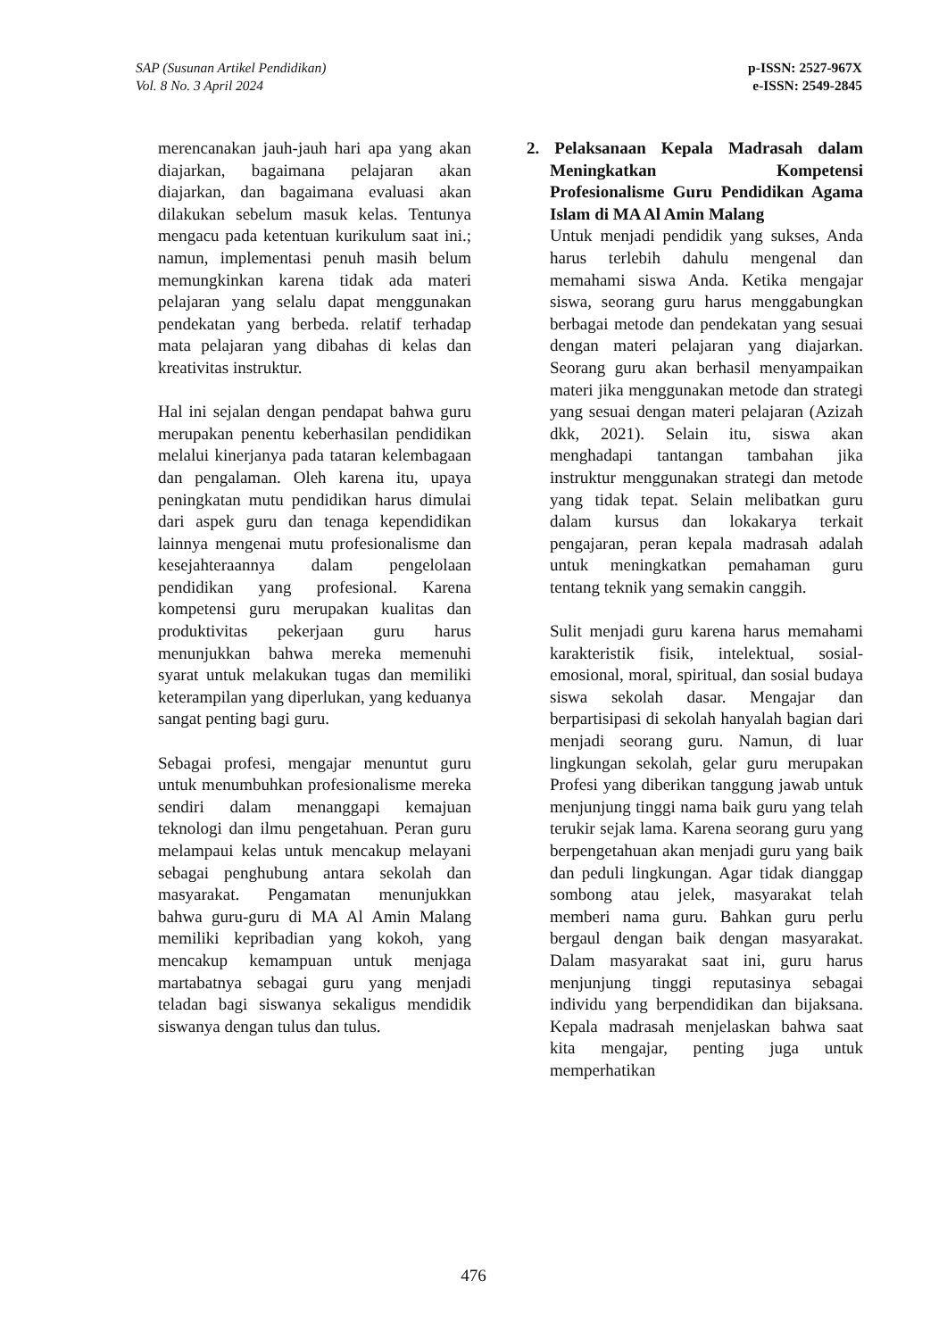SAP (Susunan Artikel Pendidikan)
Vol. 8 No. 3 April 2024
p-ISSN: 2527-967X
e-ISSN: 2549-2845
merencanakan jauh-jauh hari apa yang akan diajarkan, bagaimana pelajaran akan diajarkan, dan bagaimana evaluasi akan dilakukan sebelum masuk kelas. Tentunya mengacu pada ketentuan kurikulum saat ini.; namun, implementasi penuh masih belum memungkinkan karena tidak ada materi pelajaran yang selalu dapat menggunakan pendekatan yang berbeda. relatif terhadap mata pelajaran yang dibahas di kelas dan kreativitas instruktur.
Hal ini sejalan dengan pendapat bahwa guru merupakan penentu keberhasilan pendidikan melalui kinerjanya pada tataran kelembagaan dan pengalaman. Oleh karena itu, upaya peningkatan mutu pendidikan harus dimulai dari aspek guru dan tenaga kependidikan lainnya mengenai mutu profesionalisme dan kesejahteraannya dalam pengelolaan pendidikan yang profesional. Karena kompetensi guru merupakan kualitas dan produktivitas pekerjaan guru harus menunjukkan bahwa mereka memenuhi syarat untuk melakukan tugas dan memiliki keterampilan yang diperlukan, yang keduanya sangat penting bagi guru.
Sebagai profesi, mengajar menuntut guru untuk menumbuhkan profesionalisme mereka sendiri dalam menanggapi kemajuan teknologi dan ilmu pengetahuan. Peran guru melampaui kelas untuk mencakup melayani sebagai penghubung antara sekolah dan masyarakat. Pengamatan menunjukkan bahwa guru-guru di MA Al Amin Malang memiliki kepribadian yang kokoh, yang mencakup kemampuan untuk menjaga martabatnya sebagai guru yang menjadi teladan bagi siswanya sekaligus mendidik siswanya dengan tulus dan tulus.
2. Pelaksanaan Kepala Madrasah dalam Meningkatkan Kompetensi Profesionalisme Guru Pendidikan Agama Islam di MA Al Amin Malang
Untuk menjadi pendidik yang sukses, Anda harus terlebih dahulu mengenal dan memahami siswa Anda. Ketika mengajar siswa, seorang guru harus menggabungkan berbagai metode dan pendekatan yang sesuai dengan materi pelajaran yang diajarkan. Seorang guru akan berhasil menyampaikan materi jika menggunakan metode dan strategi yang sesuai dengan materi pelajaran (Azizah dkk, 2021). Selain itu, siswa akan menghadapi tantangan tambahan jika instruktur menggunakan strategi dan metode yang tidak tepat. Selain melibatkan guru dalam kursus dan lokakarya terkait pengajaran, peran kepala madrasah adalah untuk meningkatkan pemahaman guru tentang teknik yang semakin canggih.
Sulit menjadi guru karena harus memahami karakteristik fisik, intelektual, sosial-emosional, moral, spiritual, dan sosial budaya siswa sekolah dasar. Mengajar dan berpartisipasi di sekolah hanyalah bagian dari menjadi seorang guru. Namun, di luar lingkungan sekolah, gelar guru merupakan Profesi yang diberikan tanggung jawab untuk menjunjung tinggi nama baik guru yang telah terukir sejak lama. Karena seorang guru yang berpengetahuan akan menjadi guru yang baik dan peduli lingkungan. Agar tidak dianggap sombong atau jelek, masyarakat telah memberi nama guru. Bahkan guru perlu bergaul dengan baik dengan masyarakat. Dalam masyarakat saat ini, guru harus menjunjung tinggi reputasinya sebagai individu yang berpendidikan dan bijaksana. Kepala madrasah menjelaskan bahwa saat kita mengajar, penting juga untuk memperhatikan
476